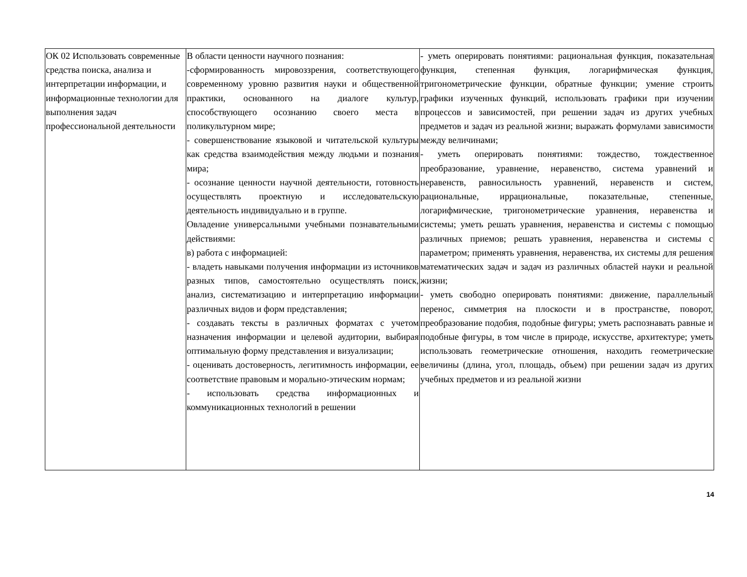| ОК 02 Использовать современные средства поиска, анализа и интерпретации информации, и информационные технологии для выполнения задач профессиональной деятельности | В области ценности научного познания: -сформированность мировоззрения, соответствующего современному уровню развития науки и общественной практики, основанного на диалоге культур, способствующего осознанию своего места в поликультурном мире; - совершенствование языковой и читательской культуры как средства взаимодействия между людьми и познания мира; - осознание ценности научной деятельности, готовность осуществлять проектную и исследовательскую деятельность индивидуально и в группе. Овладение универсальными учебными познавательными действиями: в) работа с информацией: - владеть навыками получения информации из источников разных типов, самостоятельно осуществлять поиск, анализ, систематизацию и интерпретацию информации различных видов и форм представления; - создавать тексты в различных форматах с учетом назначения информации и целевой аудитории, выбирая оптимальную форму представления и визуализации; - оценивать достоверность, легитимность информации, ее соответствие правовым и морально-этическим нормам; - использовать средства информационных и коммуникационных технологий в решении | - уметь оперировать понятиями: рациональная функция, показательная функция, степенная функция, логарифмическая функция, тригонометрические функции, обратные функции; умение строить графики изученных функций, использовать графики при изучении процессов и зависимостей, при решении задач из других учебных предметов и задач из реальной жизни; выражать формулами зависимости между величинами; - уметь оперировать понятиями: тождество, тождественное преобразование, уравнение, неравенство, система уравнений и неравенств, равносильность уравнений, неравенств и систем, рациональные, иррациональные, показательные, степенные, логарифмические, тригонометрические уравнения, неравенства и системы; уметь решать уравнения, неравенства и системы с помощью различных приемов; решать уравнения, неравенства и системы с параметром; применять уравнения, неравенства, их системы для решения математических задач и задач из различных областей науки и реальной жизни; - уметь свободно оперировать понятиями: движение, параллельный перенос, симметрия на плоскости и в пространстве, поворот, преобразование подобия, подобные фигуры; уметь распознавать равные и подобные фигуры, в том числе в природе, искусстве, архитектуре; уметь использовать геометрические отношения, находить геометрические величины (длина, угол, площадь, объем) при решении задач из других учебных предметов и из реальной жизни |
14